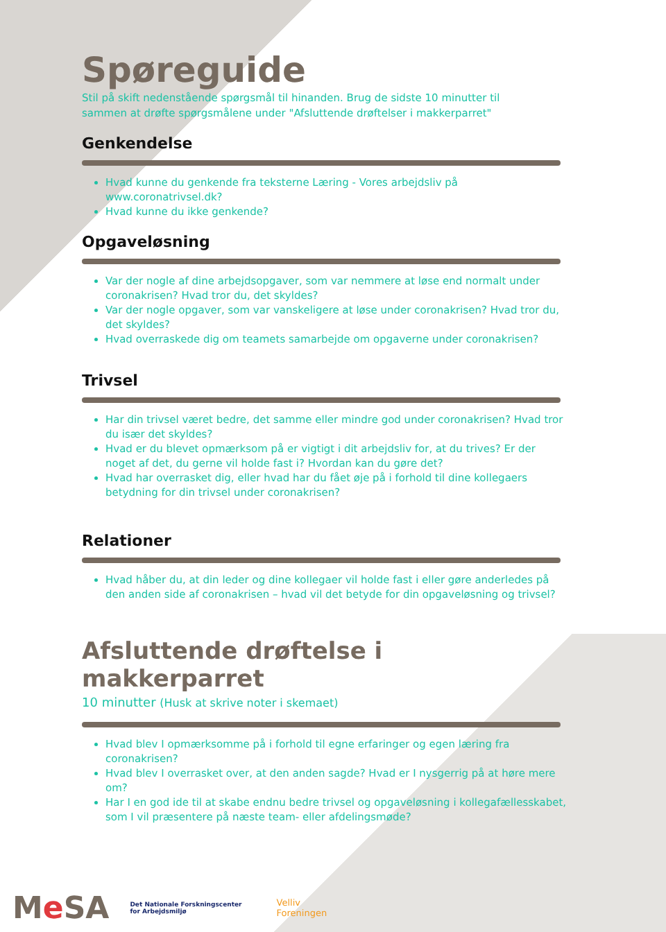Spøreguide
Stil på skift nedenstående spørgsmål til hinanden. Brug de sidste 10 minutter til sammen at drøfte spørgsmålene under "Afsluttende drøftelser i makkerparret"
Genkendelse
Hvad kunne du genkende fra teksterne Læring - Vores arbejdsliv på www.coronatrivsel.dk?
Hvad kunne du ikke genkende?
Opgaveløsning
Var der nogle af dine arbejdsopgaver, som var nemmere at løse end normalt under coronakrisen? Hvad tror du, det skyldes?
Var der nogle opgaver, som var vanskeligere at løse under coronakrisen? Hvad tror du, det skyldes?
Hvad overraskede dig om teamets samarbejde om opgaverne under coronakrisen?
Trivsel
Har din trivsel været bedre, det samme eller mindre god under coronakrisen? Hvad tror du især det skyldes?
Hvad er du blevet opmærksom på er vigtigt i dit arbejdsliv for, at du trives? Er der noget af det, du gerne vil holde fast i? Hvordan kan du gøre det?
Hvad har overrasket dig, eller hvad har du fået øje på i forhold til dine kollegaers betydning for din trivsel under coronakrisen?
Relationer
Hvad håber du, at din leder og dine kollegaer vil holde fast i eller gøre anderledes på den anden side af coronakrisen – hvad vil det betyde for din opgaveløsning og trivsel?
Afsluttende drøftelse i makkerparret
10 minutter (Husk at skrive noter i skemaet)
Hvad blev I opmærksomme på i forhold til egne erfaringer og egen læring fra coronakrisen?
Hvad blev I overrasket over, at den anden sagde? Hvad er I nysgerrig på at høre mere om?
Har I en god ide til at skabe endnu bedre trivsel og opgaveløsning i kollegafællesskabet, som I vil præsentere på næste team- eller afdelingsmøde?
Me SA Det Nationale Forskningscenter
for Arbejdsmiljø Velliv
Foreningen